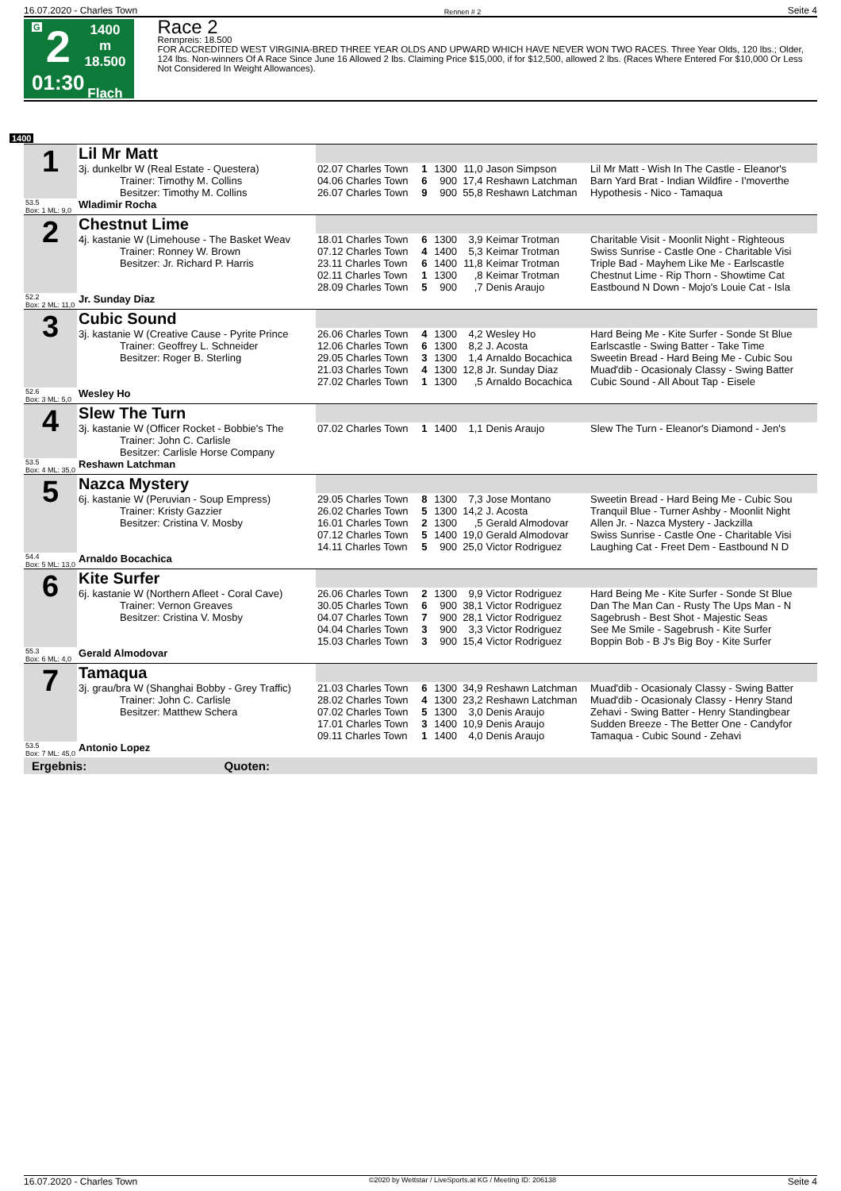16.07.2020 - Charles Town Rennen # 2 Seite 4
G
2
01:30
1400 m
18.500
Flach
Race 2
Rennpreis: 18.500
FOR ACCREDITED WEST VIRGINIA-BRED THREE YEAR OLDS AND UPWARD WHICH HAVE NEVER WON TWO RACES. Three Year Olds, 120 lbs.; Older, 124 lbs. Non-winners Of A Race Since June 16 Allowed 2 lbs. Claiming Price $15,000, if for $12,500, allowed 2 lbs. (Races Where Entered For $10,000 Or Less Not Considered In Weight Allowances).
1400
| 1 | Lil Mr Matt | | | | | | |
| | 3j. dunkelbr W (Real Estate - Questera) Trainer: Timothy M. Collins Besitzer: Timothy M. Collins | 02.07 Charles Town 04.06 Charles Town 26.07 Charles Town | 1 6 9 | 1300 900 900 | 11,0 17,4 55,8 | Jason Simpson Reshawn Latchman Reshawn Latchman | Lil Mr Matt - Wish In The Castle - Eleanor's Barn Yard Brat - Indian Wildfire - I'moverthe Hypothesis - Nico - Tamaqua |
| 53.5 Box: 1 ML: 9,0 | Wladimir Rocha | | | | | | |
| 2 | Chestnut Lime | | | | | | |
| | 4j. kastanie W (Limehouse - The Basket Weav Trainer: Ronney W. Brown Besitzer: Jr. Richard P. Harris | 18.01 Charles Town 07.12 Charles Town 23.11 Charles Town 02.11 Charles Town 28.09 Charles Town | 6 4 6 1 5 | 1300 1400 1400 1300 900 | 3,9 5,3 11,8 ,8 ,7 | Keimar Trotman Keimar Trotman Keimar Trotman Keimar Trotman Denis Araujo | Charitable Visit - Moonlit Night - Righteous Swiss Sunrise - Castle One - Charitable Visi Triple Bad - Mayhem Like Me - Earlscastle Chestnut Lime - Rip Thorn - Showtime Cat Eastbound N Down - Mojo's Louie Cat - Isla |
| 52.2 Box: 2 ML: 11,0 | Jr. Sunday Diaz | | | | | | |
| 3 | Cubic Sound | | | | | | |
| | 3j. kastanie W (Creative Cause - Pyrite Prince Trainer: Geoffrey L. Schneider Besitzer: Roger B. Sterling | 26.06 Charles Town 12.06 Charles Town 29.05 Charles Town 21.03 Charles Town 27.02 Charles Town | 4 6 3 4 1 | 1300 1300 1300 1300 1300 | 4,2 8,2 1,4 12,8 ,5 | Wesley Ho J. Acosta Arnaldo Bocachica Jr. Sunday Diaz Arnaldo Bocachica | Hard Being Me - Kite Surfer - Sonde St Blue Earlscastle - Swing Batter - Take Time Sweetin Bread - Hard Being Me - Cubic Sou Muad'dib - Ocasionaly Classy - Swing Batter Cubic Sound - All About Tap - Eisele |
| 52.6 Box: 3 ML: 5,0 | Wesley Ho | | | | | | |
| 4 | Slew The Turn | | | | | | |
| | 3j. kastanie W (Officer Rocket - Bobbie's The Trainer: John C. Carlisle Besitzer: Carlisle Horse Company | 07.02 Charles Town | 1 | 1400 | 1,1 | Denis Araujo | Slew The Turn - Eleanor's Diamond - Jen's |
| 53.5 Box: 4 ML: 35,0 | Reshawn Latchman | | | | | | |
| 5 | Nazca Mystery | | | | | | |
| | 6j. kastanie W (Peruvian - Soup Empress) Trainer: Kristy Gazzier Besitzer: Cristina V. Mosby | 29.05 Charles Town 26.02 Charles Town 16.01 Charles Town 07.12 Charles Town 14.11 Charles Town | 8 5 2 5 5 | 1300 1300 1300 1400 900 | 7,3 14,2 ,5 19,0 25,0 | Jose Montano J. Acosta Gerald Almodovar Gerald Almodovar Victor Rodriguez | Sweetin Bread - Hard Being Me - Cubic Sou Tranquil Blue - Turner Ashby - Moonlit Night Allen Jr. - Nazca Mystery - Jackzilla Swiss Sunrise - Castle One - Charitable Visi Laughing Cat - Freet Dem - Eastbound N D |
| 54.4 Box: 5 ML: 13,0 | Arnaldo Bocachica | | | | | | |
| 6 | Kite Surfer | | | | | | |
| | 6j. kastanie W (Northern Afleet - Coral Cave) Trainer: Vernon Greaves Besitzer: Cristina V. Mosby | 26.06 Charles Town 30.05 Charles Town 04.07 Charles Town 04.04 Charles Town 15.03 Charles Town | 2 6 7 3 3 | 1300 900 900 900 900 | 9,9 38,1 28,1 3,3 15,4 | Victor Rodriguez Victor Rodriguez Victor Rodriguez Victor Rodriguez Victor Rodriguez | Hard Being Me - Kite Surfer - Sonde St Blue Dan The Man Can - Rusty The Ups Man - N Sagebrush - Best Shot - Majestic Seas See Me Smile - Sagebrush - Kite Surfer Boppin Bob - B J's Big Boy - Kite Surfer |
| 55.3 Box: 6 ML: 4,0 | Gerald Almodovar | | | | | | |
| 7 | Tamaqua | | | | | | |
| | 3j. grau/bra W (Shanghai Bobby - Grey Traffic) Trainer: John C. Carlisle Besitzer: Matthew Schera | 21.03 Charles Town 28.02 Charles Town 07.02 Charles Town 17.01 Charles Town 09.11 Charles Town | 6 4 5 3 1 | 1300 1300 1300 1400 1400 | 34,9 23,2 3,0 10,9 4,0 | Reshawn Latchman Reshawn Latchman Denis Araujo Denis Araujo Denis Araujo | Muad'dib - Ocasionaly Classy - Swing Batter Muad'dib - Ocasionaly Classy - Henry Stand Zehavi - Swing Batter - Henry Standingbear Sudden Breeze - The Better One - Candyfor Tamaqua - Cubic Sound - Zehavi |
| 53.5 Box: 7 ML: 45,0 | Antonio Lopez | | | | | | |
Ergebnis:             Quoten:
16.07.2020 - Charles Town ©2020 by Wettstar / LiveSports.at KG / Meeting ID: 206138 Seite 4